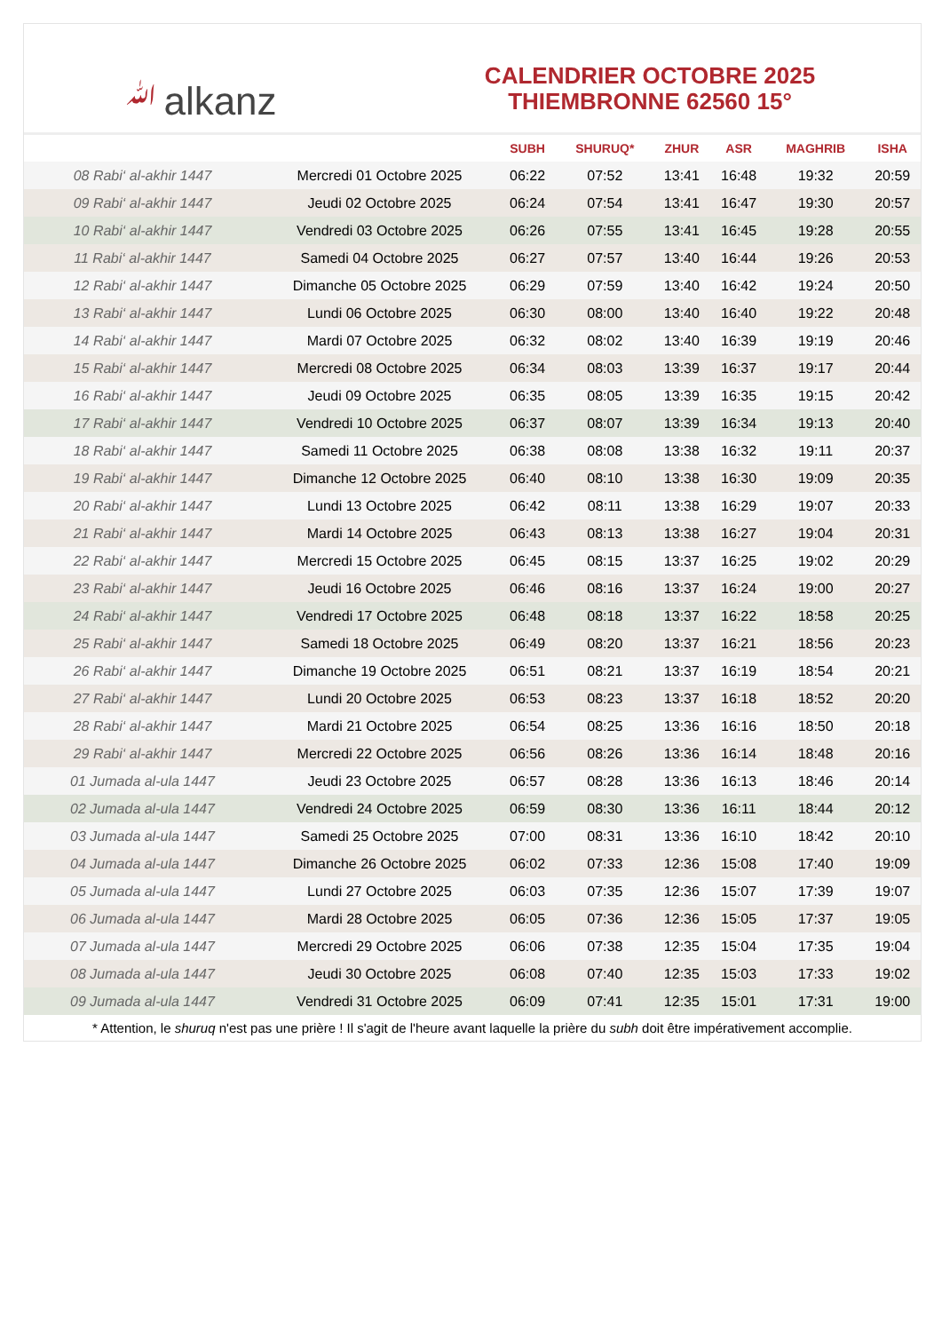ﷲalkanz
CALENDRIER OCTOBRE 2025
THIEMBRONNE 62560 15°
| | | SUBH | SHURUQ* | ZHUR | ASR | MAGHRIB | ISHA |
| --- | --- | --- | --- | --- | --- | --- | --- |
| 08 Rabi‘ al-akhir 1447 | Mercredi 01 Octobre 2025 | 06:22 | 07:52 | 13:41 | 16:48 | 19:32 | 20:59 |
| 09 Rabi‘ al-akhir 1447 | Jeudi 02 Octobre 2025 | 06:24 | 07:54 | 13:41 | 16:47 | 19:30 | 20:57 |
| 10 Rabi‘ al-akhir 1447 | Vendredi 03 Octobre 2025 | 06:26 | 07:55 | 13:41 | 16:45 | 19:28 | 20:55 |
| 11 Rabi‘ al-akhir 1447 | Samedi 04 Octobre 2025 | 06:27 | 07:57 | 13:40 | 16:44 | 19:26 | 20:53 |
| 12 Rabi‘ al-akhir 1447 | Dimanche 05 Octobre 2025 | 06:29 | 07:59 | 13:40 | 16:42 | 19:24 | 20:50 |
| 13 Rabi‘ al-akhir 1447 | Lundi 06 Octobre 2025 | 06:30 | 08:00 | 13:40 | 16:40 | 19:22 | 20:48 |
| 14 Rabi‘ al-akhir 1447 | Mardi 07 Octobre 2025 | 06:32 | 08:02 | 13:40 | 16:39 | 19:19 | 20:46 |
| 15 Rabi‘ al-akhir 1447 | Mercredi 08 Octobre 2025 | 06:34 | 08:03 | 13:39 | 16:37 | 19:17 | 20:44 |
| 16 Rabi‘ al-akhir 1447 | Jeudi 09 Octobre 2025 | 06:35 | 08:05 | 13:39 | 16:35 | 19:15 | 20:42 |
| 17 Rabi‘ al-akhir 1447 | Vendredi 10 Octobre 2025 | 06:37 | 08:07 | 13:39 | 16:34 | 19:13 | 20:40 |
| 18 Rabi‘ al-akhir 1447 | Samedi 11 Octobre 2025 | 06:38 | 08:08 | 13:38 | 16:32 | 19:11 | 20:37 |
| 19 Rabi‘ al-akhir 1447 | Dimanche 12 Octobre 2025 | 06:40 | 08:10 | 13:38 | 16:30 | 19:09 | 20:35 |
| 20 Rabi‘ al-akhir 1447 | Lundi 13 Octobre 2025 | 06:42 | 08:11 | 13:38 | 16:29 | 19:07 | 20:33 |
| 21 Rabi‘ al-akhir 1447 | Mardi 14 Octobre 2025 | 06:43 | 08:13 | 13:38 | 16:27 | 19:04 | 20:31 |
| 22 Rabi‘ al-akhir 1447 | Mercredi 15 Octobre 2025 | 06:45 | 08:15 | 13:37 | 16:25 | 19:02 | 20:29 |
| 23 Rabi‘ al-akhir 1447 | Jeudi 16 Octobre 2025 | 06:46 | 08:16 | 13:37 | 16:24 | 19:00 | 20:27 |
| 24 Rabi‘ al-akhir 1447 | Vendredi 17 Octobre 2025 | 06:48 | 08:18 | 13:37 | 16:22 | 18:58 | 20:25 |
| 25 Rabi‘ al-akhir 1447 | Samedi 18 Octobre 2025 | 06:49 | 08:20 | 13:37 | 16:21 | 18:56 | 20:23 |
| 26 Rabi‘ al-akhir 1447 | Dimanche 19 Octobre 2025 | 06:51 | 08:21 | 13:37 | 16:19 | 18:54 | 20:21 |
| 27 Rabi‘ al-akhir 1447 | Lundi 20 Octobre 2025 | 06:53 | 08:23 | 13:37 | 16:18 | 18:52 | 20:20 |
| 28 Rabi‘ al-akhir 1447 | Mardi 21 Octobre 2025 | 06:54 | 08:25 | 13:36 | 16:16 | 18:50 | 20:18 |
| 29 Rabi‘ al-akhir 1447 | Mercredi 22 Octobre 2025 | 06:56 | 08:26 | 13:36 | 16:14 | 18:48 | 20:16 |
| 01 Jumada al-ula 1447 | Jeudi 23 Octobre 2025 | 06:57 | 08:28 | 13:36 | 16:13 | 18:46 | 20:14 |
| 02 Jumada al-ula 1447 | Vendredi 24 Octobre 2025 | 06:59 | 08:30 | 13:36 | 16:11 | 18:44 | 20:12 |
| 03 Jumada al-ula 1447 | Samedi 25 Octobre 2025 | 07:00 | 08:31 | 13:36 | 16:10 | 18:42 | 20:10 |
| 04 Jumada al-ula 1447 | Dimanche 26 Octobre 2025 | 06:02 | 07:33 | 12:36 | 15:08 | 17:40 | 19:09 |
| 05 Jumada al-ula 1447 | Lundi 27 Octobre 2025 | 06:03 | 07:35 | 12:36 | 15:07 | 17:39 | 19:07 |
| 06 Jumada al-ula 1447 | Mardi 28 Octobre 2025 | 06:05 | 07:36 | 12:36 | 15:05 | 17:37 | 19:05 |
| 07 Jumada al-ula 1447 | Mercredi 29 Octobre 2025 | 06:06 | 07:38 | 12:35 | 15:04 | 17:35 | 19:04 |
| 08 Jumada al-ula 1447 | Jeudi 30 Octobre 2025 | 06:08 | 07:40 | 12:35 | 15:03 | 17:33 | 19:02 |
| 09 Jumada al-ula 1447 | Vendredi 31 Octobre 2025 | 06:09 | 07:41 | 12:35 | 15:01 | 17:31 | 19:00 |
* Attention, le shuruq n'est pas une prière ! Il s'agit de l'heure avant laquelle la prière du subh doit être impérativement accomplie.